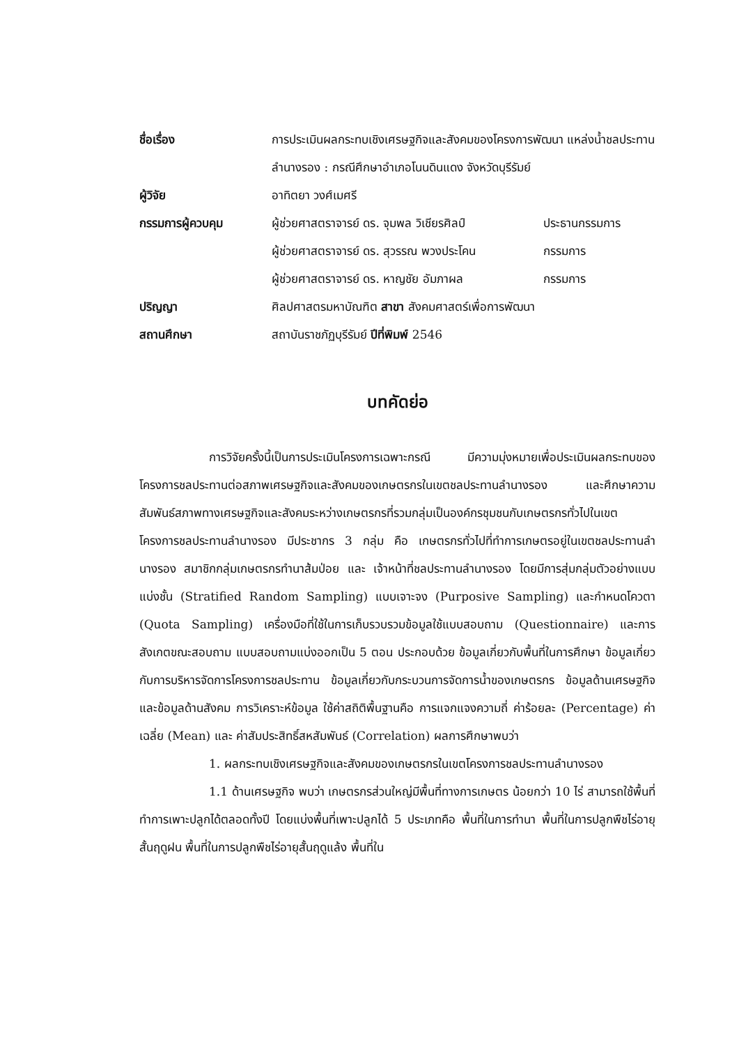| ชื่อเรื่อง | การประเมินผลกระทบเชิงเศรษฐกิจและสังคมของโครงการพัฒนา แหล่งน้ำชลประทานลำนางรอง : กรณีศึกษาอำเภอโนนดินแดง จังหวัดบุรีรัมย์ | |
| ผู้วิจัย | อาทิตยา วงศ์เมศรี | |
| กรรมการผู้ควบคุม | ผู้ช่วยศาสตราจารย์ ดร. จุมพล วิเชียรศิลป์ | ประธานกรรมการ |
| | ผู้ช่วยศาสตราจารย์ ดร. สุวรรณ พวงประโคน | กรรมการ |
| | ผู้ช่วยศาสตราจารย์ ดร. หาญชัย อัมภาผล | กรรมการ |
| ปริญญา | ศิลปศาสตรมหาบัณฑิต สาขา สังคมศาสตร์เพื่อการพัฒนา | |
| สถานศึกษา | สถาบันราชภัฏบุรีรัมย์ ปีที่พิมพ์ 2546 | |
บทคัดย่อ
การวิจัยครั้งนี้เป็นการประเมินโครงการเฉพาะกรณี มีความมุ่งหมายเพื่อประเมินผลกระทบของโครงการชลประทานต่อสภาพเศรษฐกิจและสังคมของเกษตรกรในเขตชลประทานลำนางรอง และศึกษาความสัมพันธ์สภาพทางเศรษฐกิจและสังคมระหว่างเกษตรกรที่รวมกลุ่มเป็นองค์กรชุมชนกับเกษตรกรทั่วไปในเขตโครงการชลประทานลำนางรอง มีประชากร 3 กลุ่ม คือ เกษตรกรทั่วไปที่ทำการเกษตรอยู่ในเขตชลประทานลำนางรอง สมาชิกกลุ่มเกษตรกรทำนาส้มป่อย และ เจ้าหน้าที่ชลประทานลำนางรอง โดยมีการสุ่มกลุ่มตัวอย่างแบบแบ่งชั้น (Stratified Random Sampling) แบบเจาะจง (Purposive Sampling) และกำหนดโควตา (Quota Sampling) เครื่องมือที่ใช้ในการเก็บรวบรวมข้อมูลใช้แบบสอบถาม (Questionnaire) และการสังเกตขณะสอบถาม แบบสอบถามแบ่งออกเป็น 5 ตอน ประกอบด้วย ข้อมูลเกี่ยวกับพื้นที่ในการศึกษา ข้อมูลเกี่ยวกับการบริหารจัดการโครงการชลประทาน ข้อมูลเกี่ยวกับกระบวนการจัดการน้ำของเกษตรกร ข้อมูลด้านเศรษฐกิจ และข้อมูลด้านสังคม การวิเคราะห์ข้อมูล ใช้ค่าสถิติพื้นฐานคือ การแจกแจงความถี่ ค่าร้อยละ (Percentage) ค่าเฉลี่ย (Mean) และ ค่าสัมประสิทธิ์สหสัมพันธ์ (Correlation) ผลการศึกษาพบว่า
1. ผลกระทบเชิงเศรษฐกิจและสังคมของเกษตรกรในเขตโครงการชลประทานลำนางรอง
1.1 ด้านเศรษฐกิจ พบว่า เกษตรกรส่วนใหญ่มีพื้นที่ทางการเกษตร น้อยกว่า 10 ไร่ สามารถใช้พื้นที่ทำการเพาะปลูกได้ตลอดทั้งปี โดยแบ่งพื้นที่เพาะปลูกได้ 5 ประเภทคือ พื้นที่ในการทำนา พื้นที่ในการปลูกพืชไร่อายุสั้นฤดูฝน พื้นที่ในการปลูกพืชไร่อายุสั้นฤดูแล้ง พื้นที่ใน